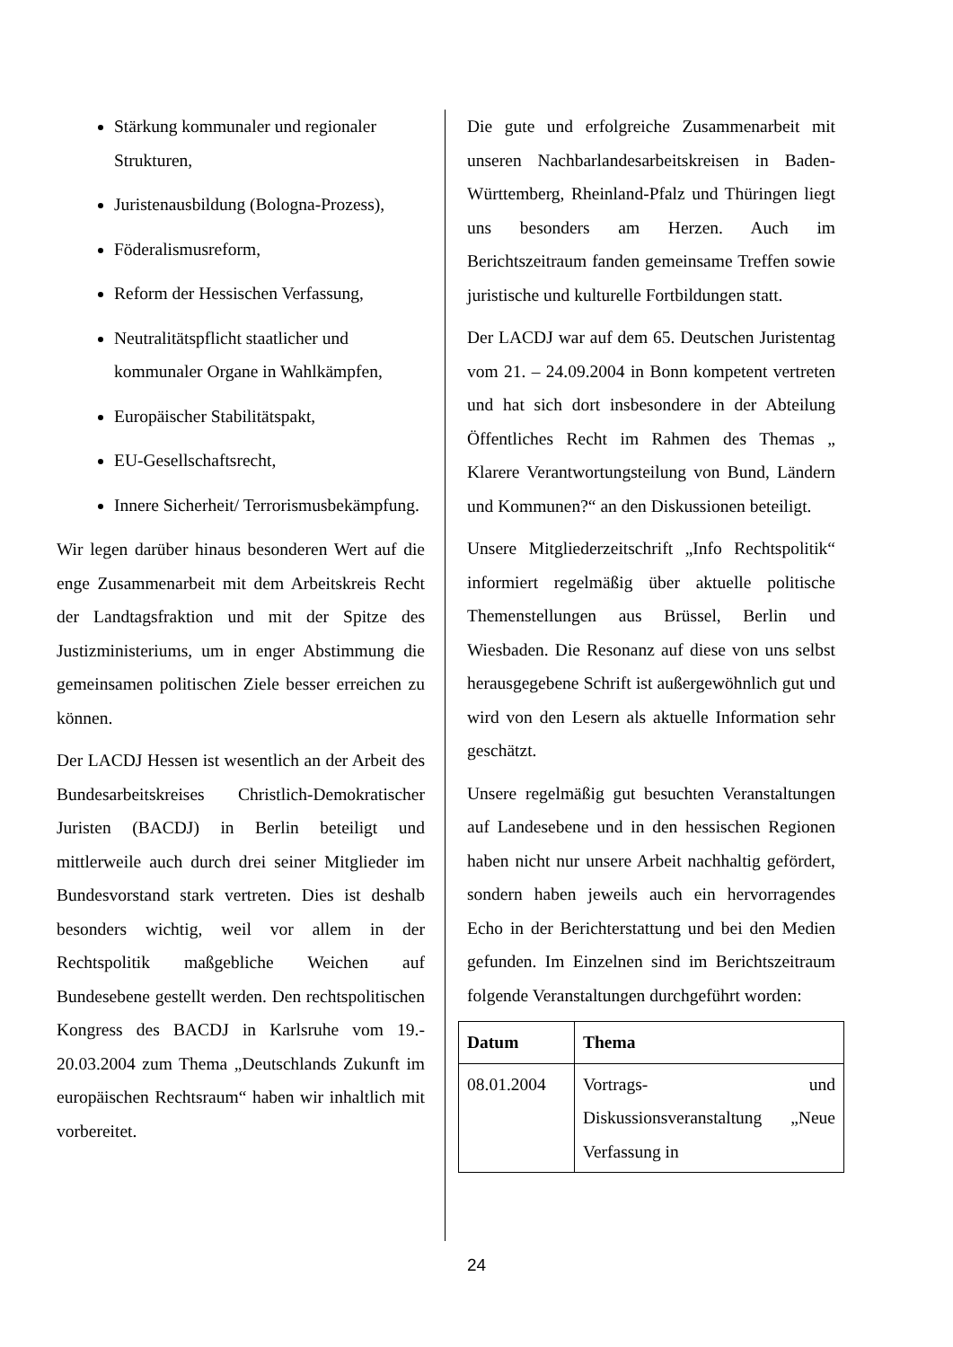Stärkung kommunaler und regionaler Strukturen,
Juristenausbildung (Bologna-Prozess),
Föderalismusreform,
Reform der Hessischen Verfassung,
Neutralitätspflicht staatlicher und kommunaler Organe in Wahlkämpfen,
Europäischer Stabilitätspakt,
EU-Gesellschaftsrecht,
Innere Sicherheit/ Terrorismusbekämpfung.
Wir legen darüber hinaus besonderen Wert auf die enge Zusammenarbeit mit dem Arbeitskreis Recht der Landtagsfraktion und mit der Spitze des Justizministeriums, um in enger Abstimmung die gemeinsamen politischen Ziele besser erreichen zu können.
Der LACDJ Hessen ist wesentlich an der Arbeit des Bundesarbeitskreises Christlich-Demokratischer Juristen (BACDJ) in Berlin beteiligt und mittlerweile auch durch drei seiner Mitglieder im Bundesvorstand stark vertreten. Dies ist deshalb besonders wichtig, weil vor allem in der Rechtspolitik maßgebliche Weichen auf Bundesebene gestellt werden. Den rechtspolitischen Kongress des BACDJ in Karlsruhe vom 19.- 20.03.2004 zum Thema „Deutschlands Zukunft im europäischen Rechtsraum“ haben wir inhaltlich mit vorbereitet.
Die gute und erfolgreiche Zusammenarbeit mit unseren Nachbarlandesarbeitskreisen in Baden-Württemberg, Rheinland-Pfalz und Thüringen liegt uns besonders am Herzen. Auch im Berichtszeitraum fanden gemeinsame Treffen sowie juristische und kulturelle Fortbildungen statt.
Der LACDJ war auf dem 65. Deutschen Juristentag vom 21. – 24.09.2004 in Bonn kompetent vertreten und hat sich dort insbesondere in der Abteilung Öffentliches Recht im Rahmen des Themas „ Klarere Verantwortungsteilung von Bund, Ländern und Kommunen?“ an den Diskussionen beteiligt.
Unsere Mitgliederzeitschrift „Info Rechtspolitik“ informiert regelmäßig über aktuelle politische Themenstellungen aus Brüssel, Berlin und Wiesbaden. Die Resonanz auf diese von uns selbst herausgegebene Schrift ist außergewöhnlich gut und wird von den Lesern als aktuelle Information sehr geschätzt.
Unsere regelmäßig gut besuchten Veranstaltungen auf Landesebene und in den hessischen Regionen haben nicht nur unsere Arbeit nachhaltig gefördert, sondern haben jeweils auch ein hervorragendes Echo in der Berichterstattung und bei den Medien gefunden. Im Einzelnen sind im Berichtszeitraum folgende Veranstaltungen durchgeführt worden:
| Datum | Thema |
| --- | --- |
| 08.01.2004 | Vortrags- und Diskussionsveranstaltung „Neue Verfassung in |
24